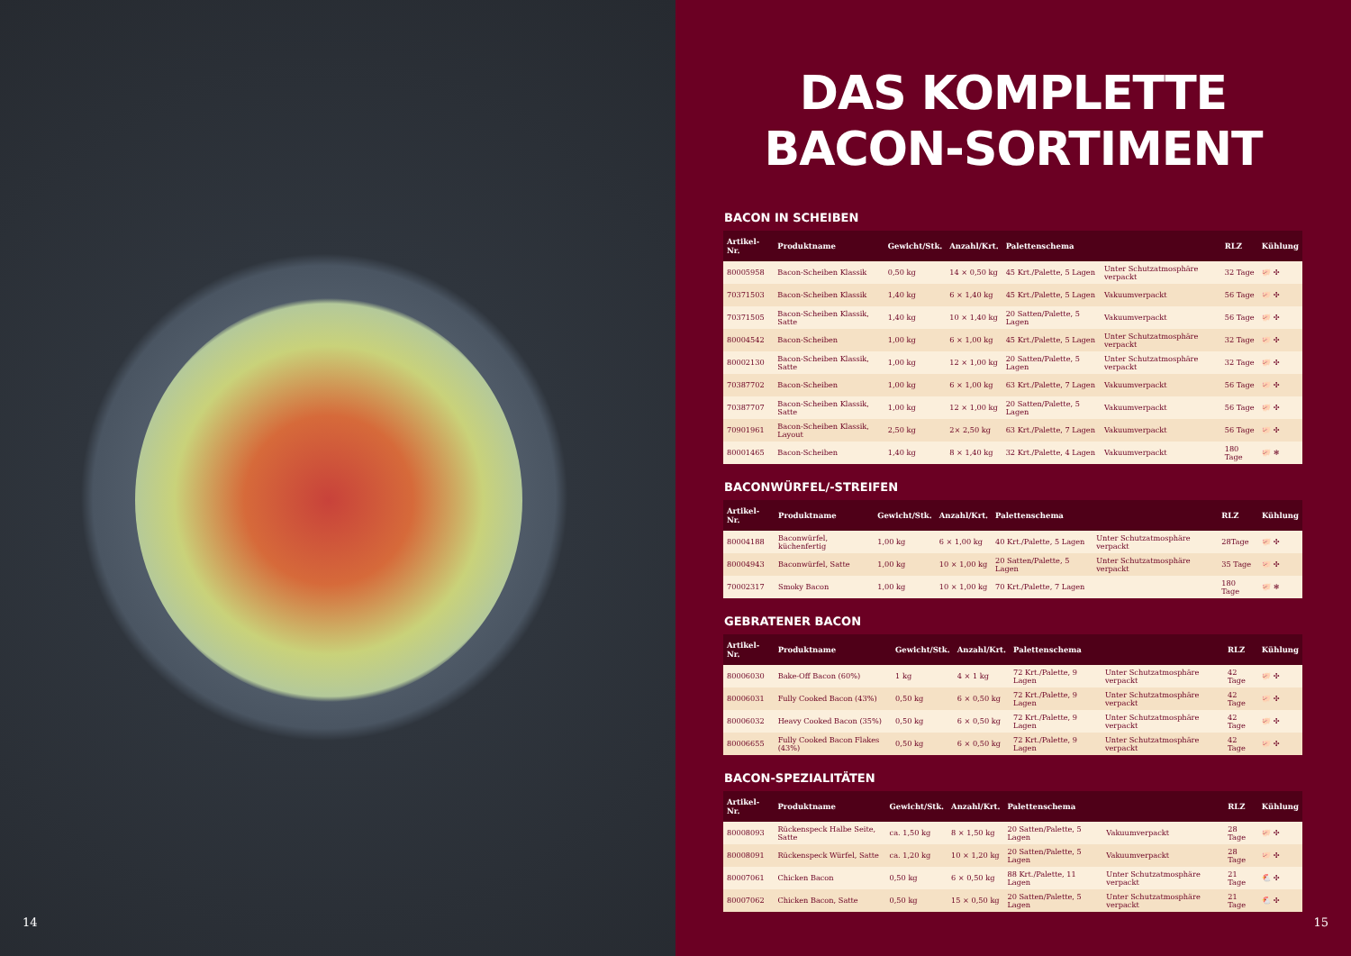14
DAS KOMPLETTE
BACON-SORTIMENT
BACON IN SCHEIBEN
| Artikel-Nr. | Produktname | Gewicht/Stk. | Anzahl/Krt. | Palettenschema | | RLZ | Kühlung |
| --- | --- | --- | --- | --- | --- | --- | --- |
| 80005958 | Bacon-Scheiben Klassik | 0,50 kg | 14 × 0,50 kg | 45 Krt./Palette, 5 Lagen | Unter Schutzatmosphäre verpackt | 32 Tage | 🐖 ✣ |
| 70371503 | Bacon-Scheiben Klassik | 1,40 kg | 6 × 1,40 kg | 45 Krt./Palette, 5 Lagen | Vakuumverpackt | 56 Tage | 🐖 ✣ |
| 70371505 | Bacon-Scheiben Klassik, Satte | 1,40 kg | 10 × 1,40 kg | 20 Satten/Palette, 5 Lagen | Vakuumverpackt | 56 Tage | 🐖 ✣ |
| 80004542 | Bacon-Scheiben | 1,00 kg | 6 × 1,00 kg | 45 Krt./Palette, 5 Lagen | Unter Schutzatmosphäre verpackt | 32 Tage | 🐖 ✣ |
| 80002130 | Bacon-Scheiben Klassik, Satte | 1,00 kg | 12 × 1,00 kg | 20 Satten/Palette, 5 Lagen | Unter Schutzatmosphäre verpackt | 32 Tage | 🐖 ✣ |
| 70387702 | Bacon-Scheiben | 1,00 kg | 6 × 1,00 kg | 63 Krt./Palette, 7 Lagen | Vakuumverpackt | 56 Tage | 🐖 ✣ |
| 70387707 | Bacon-Scheiben Klassik, Satte | 1,00 kg | 12 × 1,00 kg | 20 Satten/Palette, 5 Lagen | Vakuumverpackt | 56 Tage | 🐖 ✣ |
| 70901961 | Bacon-Scheiben Klassik, Layout | 2,50 kg | 2× 2,50 kg | 63 Krt./Palette, 7 Lagen | Vakuumverpackt | 56 Tage | 🐖 ✣ |
| 80001465 | Bacon-Scheiben | 1,40 kg | 8 × 1,40 kg | 32 Krt./Palette, 4 Lagen | Vakuumverpackt | 180 Tage | 🐖 ❄ |
BACONWÜRFEL/-STREIFEN
| Artikel-Nr. | Produktname | Gewicht/Stk. | Anzahl/Krt. | Palettenschema | | RLZ | Kühlung |
| --- | --- | --- | --- | --- | --- | --- | --- |
| 80004188 | Baconwürfel, küchenfertig | 1,00 kg | 6 × 1,00 kg | 40 Krt./Palette, 5 Lagen | Unter Schutzatmosphäre verpackt | 28Tage | 🐖 ✣ |
| 80004943 | Baconwürfel, Satte | 1,00 kg | 10 × 1,00 kg | 20 Satten/Palette, 5 Lagen | Unter Schutzatmosphäre verpackt | 35 Tage | 🐖 ✣ |
| 70002317 | Smoky Bacon | 1,00 kg | 10 × 1,00 kg | 70 Krt./Palette, 7 Lagen | | 180 Tage | 🐖 ❄ |
GEBRATENER BACON
| Artikel-Nr. | Produktname | Gewicht/Stk. | Anzahl/Krt. | Palettenschema | | RLZ | Kühlung |
| --- | --- | --- | --- | --- | --- | --- | --- |
| 80006030 | Bake-Off Bacon (60%) | 1 kg | 4 × 1 kg | 72 Krt./Palette, 9 Lagen | Unter Schutzatmosphäre verpackt | 42 Tage | 🐖 ✣ |
| 80006031 | Fully Cooked Bacon (43%) | 0,50 kg | 6 × 0,50 kg | 72 Krt./Palette, 9 Lagen | Unter Schutzatmosphäre verpackt | 42 Tage | 🐖 ✣ |
| 80006032 | Heavy Cooked Bacon (35%) | 0,50 kg | 6 × 0,50 kg | 72 Krt./Palette, 9 Lagen | Unter Schutzatmosphäre verpackt | 42 Tage | 🐖 ✣ |
| 80006655 | Fully Cooked Bacon Flakes (43%) | 0,50 kg | 6 × 0,50 kg | 72 Krt./Palette, 9 Lagen | Unter Schutzatmosphäre verpackt | 42 Tage | 🐖 ✣ |
BACON-SPEZIALITÄTEN
| Artikel-Nr. | Produktname | Gewicht/Stk. | Anzahl/Krt. | Palettenschema | | RLZ | Kühlung |
| --- | --- | --- | --- | --- | --- | --- | --- |
| 80008093 | Rückenspeck Halbe Seite, Satte | ca. 1,50 kg | 8 × 1,50 kg | 20 Satten/Palette, 5 Lagen | Vakuumverpackt | 28 Tage | 🐖 ✣ |
| 80008091 | Rückenspeck Würfel, Satte | ca. 1,20 kg | 10 × 1,20 kg | 20 Satten/Palette, 5 Lagen | Vakuumverpackt | 28 Tage | 🐖 ✣ |
| 80007061 | Chicken Bacon | 0,50 kg | 6 × 0,50 kg | 88 Krt./Palette, 11 Lagen | Unter Schutzatmosphäre verpackt | 21 Tage | 🐔 ✣ |
| 80007062 | Chicken Bacon, Satte | 0,50 kg | 15 × 0,50 kg | 20 Satten/Palette, 5 Lagen | Unter Schutzatmosphäre verpackt | 21 Tage | 🐔 ✣ |
15